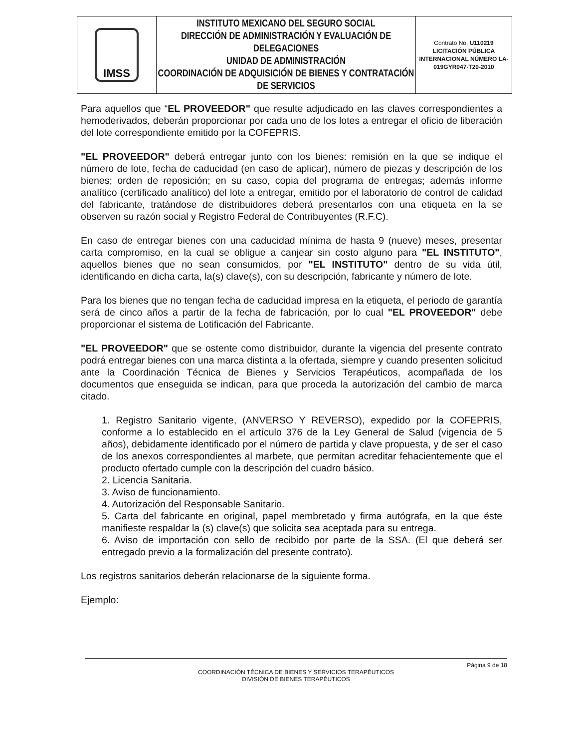| IMSS | INSTITUTO MEXICANO DEL SEGURO SOCIAL DIRECCIÓN DE ADMINISTRACIÓN Y EVALUACIÓN DE DELEGACIONES UNIDAD DE ADMINISTRACIÓN COORDINACIÓN DE ADQUISICIÓN DE BIENES Y CONTRATACIÓN DE SERVICIOS | Contrato No. U110219 LICITACIÓN PÚBLICA INTERNACIONAL NÚMERO LA-019GYR047-T20-2010 |
Para aquellos que “EL PROVEEDOR" que resulte adjudicado en las claves correspondientes a hemoderivados, deberán proporcionar por cada uno de los lotes a entregar el oficio de liberación del lote correspondiente emitido por la COFEPRIS.
"EL PROVEEDOR" deberá entregar junto con los bienes: remisión en la que se indique el número de lote, fecha de caducidad (en caso de aplicar), número de piezas y descripción de los bienes; orden de reposición; en su caso, copia del programa de entregas; además informe analítico (certificado analítico) del lote a entregar, emitido por el laboratorio de control de calidad del fabricante, tratándose de distribuidores deberá presentarlos con una etiqueta en la se observen su razón social y Registro Federal de Contribuyentes (R.F.C).
En caso de entregar bienes con una caducidad mínima de hasta 9 (nueve) meses, presentar carta compromiso, en la cual se obligue a canjear sin costo alguno para "EL INSTITUTO", aquellos bienes que no sean consumidos, por "EL INSTITUTO" dentro de su vida útil, identificando en dicha carta, la(s) clave(s), con su descripción, fabricante y número de lote.
Para los bienes que no tengan fecha de caducidad impresa en la etiqueta, el periodo de garantía será de cinco años a partir de la fecha de fabricación, por lo cual "EL PROVEEDOR" debe proporcionar el sistema de Lotificación del Fabricante.
"EL PROVEEDOR" que se ostente como distribuidor, durante la vigencia del presente contrato podrá entregar bienes con una marca distinta a la ofertada, siempre y cuando presenten solicitud ante la Coordinación Técnica de Bienes y Servicios Terapéuticos, acompañada de los documentos que enseguida se indican, para que proceda la autorización del cambio de marca citado.
1. Registro Sanitario vigente, (ANVERSO Y REVERSO), expedido por la COFEPRIS, conforme a lo establecido en el artículo 376 de la Ley General de Salud (vigencia de 5 años), debidamente identificado por el número de partida y clave propuesta, y de ser el caso de los anexos correspondientes al marbete, que permitan acreditar fehacientemente que el producto ofertado cumple con la descripción del cuadro básico.
2. Licencia Sanitaria.
3. Aviso de funcionamiento.
4. Autorización del Responsable Sanitario.
5. Carta del fabricante en original, papel membretado y firma autógrafa, en la que éste manifieste respaldar la (s) clave(s) que solicita sea aceptada para su entrega.
6. Aviso de importación con sello de recibido por parte de la SSA. (El que deberá ser entregado previo a la formalización del presente contrato).
Los registros sanitarios deberán relacionarse de la siguiente forma.
Ejemplo:
Página 9 de 18
COORDINACIÓN TÉCNICA DE BIENES Y SERVICIOS TERAPÉUTICOS
DIVISIÓN DE BIENES TERAPÉUTICOS